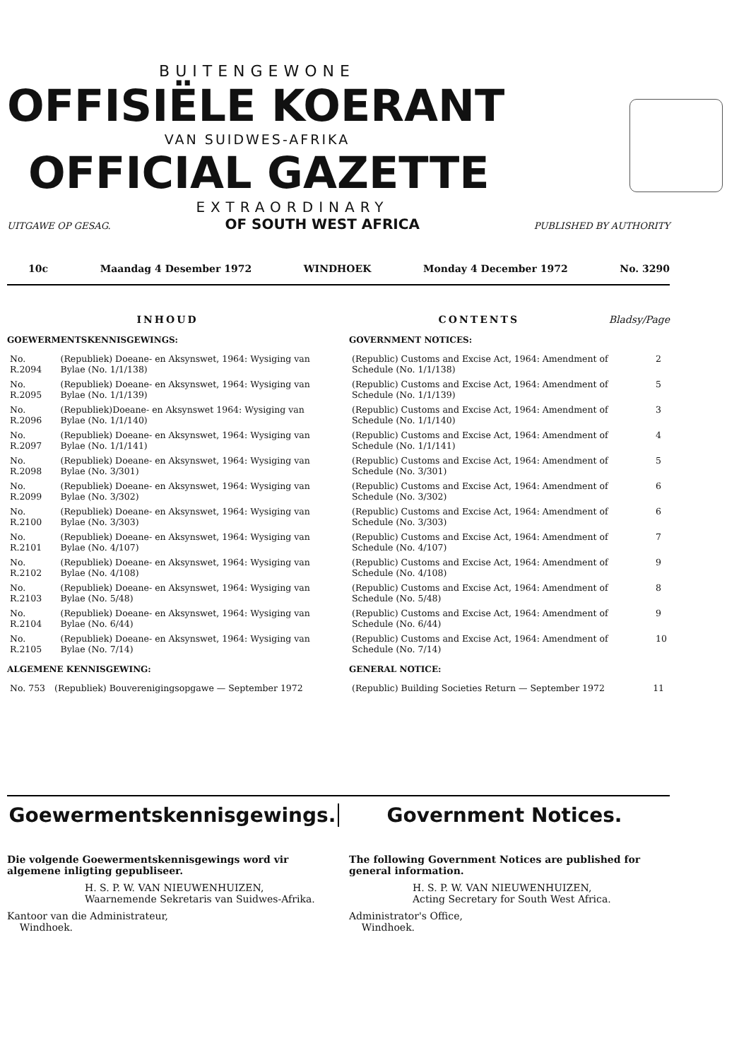BUITENGEWONE
OFFISIËLE KOERANT
VAN SUIDWES-AFRIKA
OFFICIAL GAZETTE
EXTRAORDINARY
UITGAWE OP GESAG. OF SOUTH WEST AFRICA PUBLISHED BY AUTHORITY
10c Maandag 4 Desember 1972 WINDHOEK Monday 4 December 1972 No. 3290
INHOUD
GOEWERMENTSKENNISGEWINGS:
| No. R.2094 | (Republiek) Doeane- en Aksynswet, 1964: Wysiging van Bylae (No. 1/1/138) |
| No. R.2095 | (Republiek) Doeane- en Aksynswet, 1964: Wysiging van Bylae (No. 1/1/139) |
| No. R.2096 | (Republiek)Doeane- en Aksynswet 1964: Wysiging van Bylae (No. 1/1/140) |
| No. R.2097 | (Republiek) Doeane- en Aksynswet, 1964: Wysiging van Bylae (No. 1/1/141) |
| No. R.2098 | (Republiek) Doeane- en Aksynswet, 1964: Wysiging van Bylae (No. 3/301) |
| No. R.2099 | (Republiek) Doeane- en Aksynswet, 1964: Wysiging van Bylae (No. 3/302) |
| No. R.2100 | (Republiek) Doeane- en Aksynswet, 1964: Wysiging van Bylae (No. 3/303) |
| No. R.2101 | (Republiek) Doeane- en Aksynswet, 1964: Wysiging van Bylae (No. 4/107) |
| No. R.2102 | (Republiek) Doeane- en Aksynswet, 1964: Wysiging van Bylae (No. 4/108) |
| No. R.2103 | (Republiek) Doeane- en Aksynswet, 1964: Wysiging van Bylae (No. 5/48) |
| No. R.2104 | (Republiek) Doeane- en Aksynswet, 1964: Wysiging van Bylae (No. 6/44) |
| No. R.2105 | (Republiek) Doeane- en Aksynswet, 1964: Wysiging van Bylae (No. 7/14) |
ALGEMENE KENNISGEWING:
| No. 753 | (Republiek) Bouverenigingsopgawe — September 1972 |
CONTENTS Bladsy/Page
GOVERNMENT NOTICES:
| (Republic) Customs and Excise Act, 1964: Amendment of Schedule (No. 1/1/138) | 2 |
| (Republic) Customs and Excise Act, 1964: Amendment of Schedule (No. 1/1/139) | 5 |
| (Republic) Customs and Excise Act, 1964: Amendment of Schedule (No. 1/1/140) | 3 |
| (Republic) Customs and Excise Act, 1964: Amendment of Schedule (No. 1/1/141) | 4 |
| (Republic) Customs and Excise Act, 1964: Amendment of Schedule (No. 3/301) | 5 |
| (Republic) Customs and Excise Act, 1964: Amendment of Schedule (No. 3/302) | 6 |
| (Republic) Customs and Excise Act, 1964: Amendment of Schedule (No. 3/303) | 6 |
| (Republic) Customs and Excise Act, 1964: Amendment of Schedule (No. 4/107) | 7 |
| (Republic) Customs and Excise Act, 1964: Amendment of Schedule (No. 4/108) | 9 |
| (Republic) Customs and Excise Act, 1964: Amendment of Schedule (No. 5/48) | 8 |
| (Republic) Customs and Excise Act, 1964: Amendment of Schedule (No. 6/44) | 9 |
| (Republic) Customs and Excise Act, 1964: Amendment of Schedule (No. 7/14) | 10 |
GENERAL NOTICE:
| (Republic) Building Societies Return — September 1972 | 11 |
Goewermentskennisgewings. Government Notices.
Die volgende Goewermentskennisgewings word vir algemene inligting gepubliseer.
H. S. P. W. VAN NIEUWENHUIZEN,
Waarnemende Sekretaris van Suidwes-Afrika.
Kantoor van die Administrateur,
Windhoek.
The following Government Notices are published for general information.
H. S. P. W. VAN NIEUWENHUIZEN,
Acting Secretary for South West Africa.
Administrator's Office,
Windhoek.